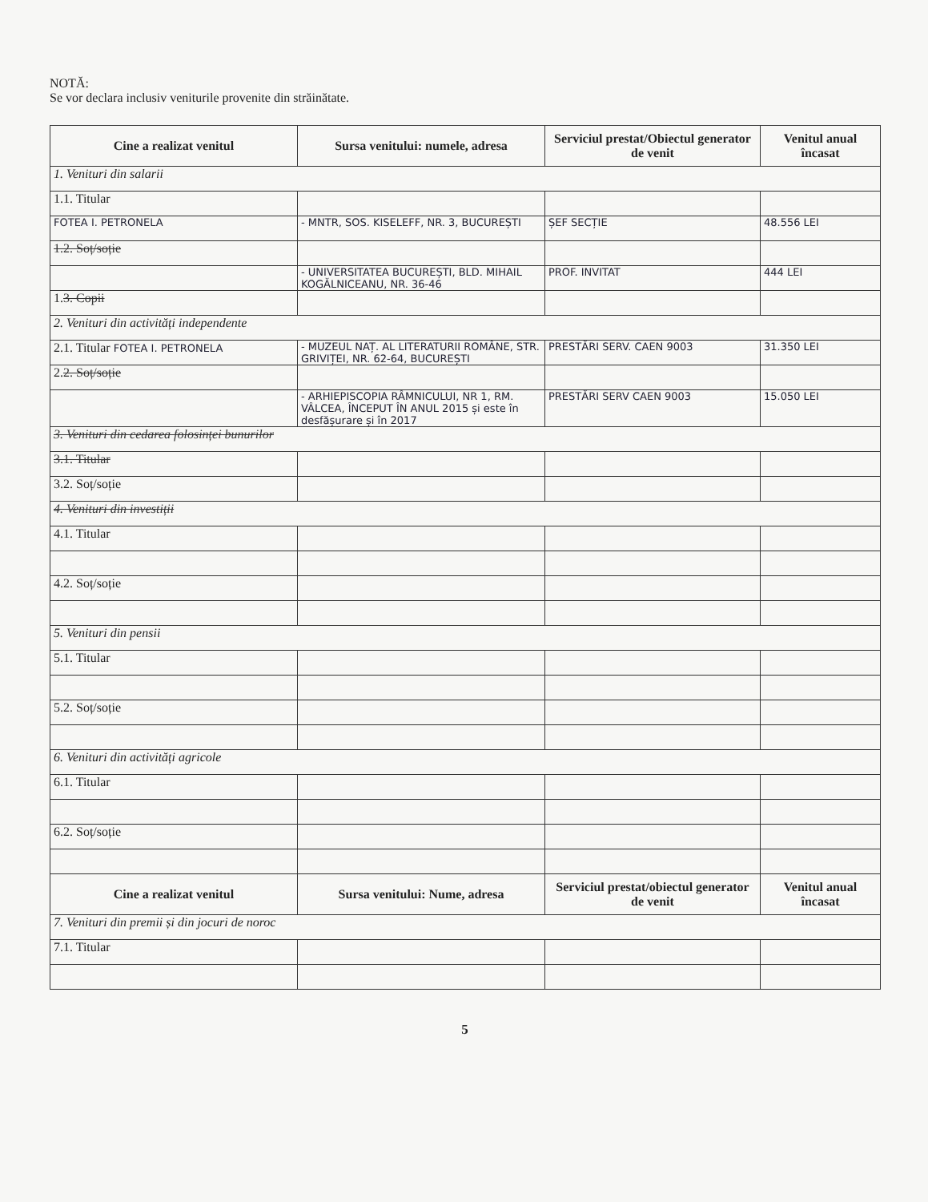NOTĂ:
Se vor declara inclusiv veniturile provenite din străinătate.
| Cine a realizat venitul | Sursa venitului: numele, adresa | Serviciul prestat/Obiectul generator de venit | Venitul anual încasat |
| --- | --- | --- | --- |
| 1. Venituri din salarii | | | |
| 1.1. Titular | | | |
| FOTEA I. PETRONELA | - MNTR, SOS. KISELEFF, NR. 3, BUCUREȘTI | ȘEF SECȚIE | 48.556 LEI |
| 1.2. Soț/soție | | | |
| | - UNIVERSITATEA BUCUREȘTI, BLD. MIHAIL KOGĂLNICEANU, NR. 36-46 | PROF. INVITAT | 444 LEI |
| 1. 3. Copii | | | |
| 2. Venituri din activități independente | | | |
| 2.1. Titular FOTEA I. PETRONELA | - MUZEUL NAȚ. AL LITERATURII ROMÂNE, STR. GRIVIȚEI, NR. 62-64, BUCUREȘTI | PRESTĂRI SERV. CAEN 9003 | 31.350 LEI |
| 2. 2. Soț/soție | | | |
| | - ARHIEPISCOPIA RÂMNICULUI, NR 1, RM. VÂLCEA, ÎNCEPUT ÎN ANUL 2015 și este în desfășurare și în 2017 | PRESTĂRI SERV CAEN 9003 | 15.050 LEI |
| 3. Venituri din cedarea folosinței bunurilor | | | |
| 3.1. Titular | | | |
| 3.2. Soț/soție | | | |
| 4. Venituri din investiții | | | |
| 4.1. Titular | | | |
| 4.2. Soț/soție | | | |
| 5. Venituri din pensii | | | |
| 5.1. Titular | | | |
| 5.2. Soț/soție | | | |
| 6. Venituri din activități agricole | | | |
| 6.1. Titular | | | |
| 6.2. Soț/soție | | | |
| Cine a realizat venitul | Sursa venitului: Nume, adresa | Serviciul prestat/obiectul generator de venit | Venitul anual încasat |
| 7. Venituri din premii și din jocuri de noroc | | | |
| 7.1. Titular | | | |
5